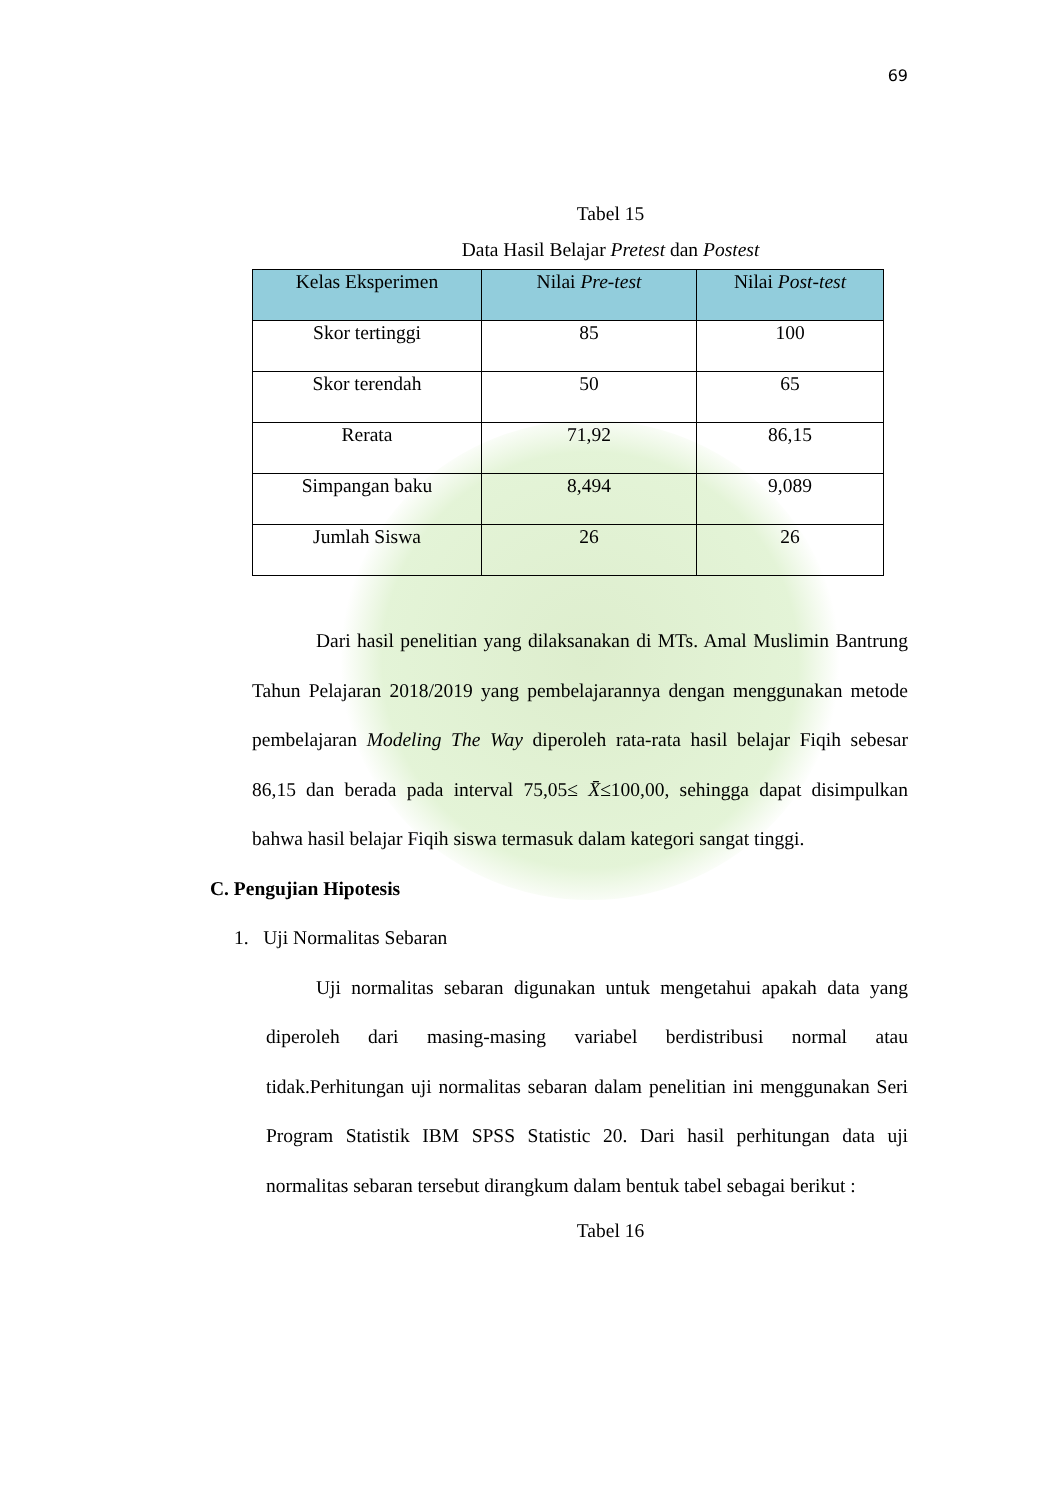69
Tabel 15
Data Hasil Belajar Pretest dan Postest
| Kelas Eksperimen | Nilai Pre-test | Nilai Post-test |
| --- | --- | --- |
| Skor tertinggi | 85 | 100 |
| Skor terendah | 50 | 65 |
| Rerata | 71,92 | 86,15 |
| Simpangan baku | 8,494 | 9,089 |
| Jumlah Siswa | 26 | 26 |
Dari hasil penelitian yang dilaksanakan di MTs. Amal Muslimin Bantrung Tahun Pelajaran 2018/2019 yang pembelajarannya dengan menggunakan metode pembelajaran Modeling The Way diperoleh rata-rata hasil belajar Fiqih sebesar 86,15 dan berada pada interval 75,05≤ X̄≤100,00, sehingga dapat disimpulkan bahwa hasil belajar Fiqih siswa termasuk dalam kategori sangat tinggi.
C. Pengujian Hipotesis
1. Uji Normalitas Sebaran
Uji normalitas sebaran digunakan untuk mengetahui apakah data yang diperoleh dari masing-masing variabel berdistribusi normal atau tidak.Perhitungan uji normalitas sebaran dalam penelitian ini menggunakan Seri Program Statistik IBM SPSS Statistic 20. Dari hasil perhitungan data uji normalitas sebaran tersebut dirangkum dalam bentuk tabel sebagai berikut :
Tabel 16